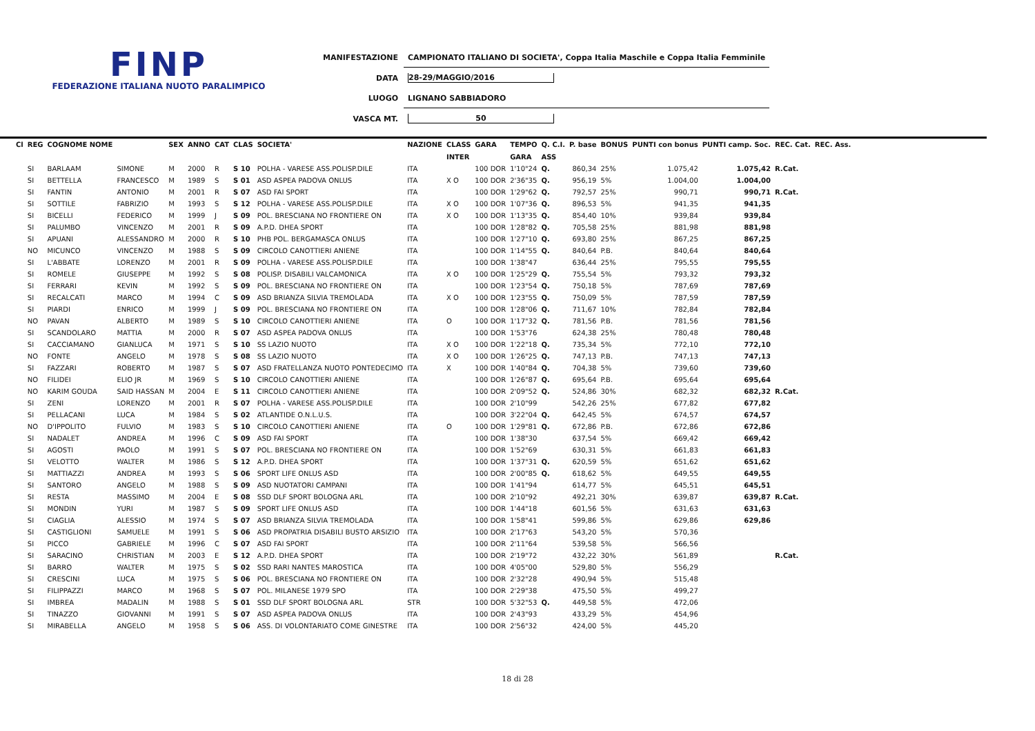FINP
FEDERAZIONE ITALIANA NUOTO PARALIMPICO
| MANIFESTAZIONE | CAMPIONATO ITALIANO DI SOCIETA', Coppa Italia Maschile e Coppa Italia Femminile |
| DATA | 28-29/MAGGIO/2016 |
| LUOGO | LIGNANO SABBIADORO |
| VASCA MT. | 50 |
| Cl | REG | COGNOME NOME | | SEX | ANNO | CAT | CLAS | SOCIETA' | NAZIONE | CLASS | GARA | TEMPO | Q. C.I. | P. base | BONUS | PUNTI con bonus | PUNTI camp. Soc. | REC. Cat. | REC. Ass. |
| --- | --- | --- | --- | --- | --- | --- | --- | --- | --- | --- | --- | --- | --- | --- | --- | --- | --- | --- | --- |
| | | | | | | | | | | INTER | | GARA | ASS | | | | | | |
| | SI | BARLAAM | SIMONE | M | 2000 | R | S 10 | POLHA - VARESE ASS.POLISP.DILE | ITA | | 100 DOR | 1'10"24 | Q. | 860,34 | 25% | 1.075,42 | 1.075,42 | R.Cat. | |
| | SI | BETTELLA | FRANCESCO | M | 1989 | S | S 01 | ASD ASPEA PADOVA ONLUS | ITA | X O | 100 DOR | 2'36"35 | Q. | 956,19 | 5% | 1.004,00 | 1.004,00 | | |
| | SI | FANTIN | ANTONIO | M | 2001 | R | S 07 | ASD FAI SPORT | ITA | | 100 DOR | 1'29"62 | Q. | 792,57 | 25% | 990,71 | 990,71 | R.Cat. | |
| | SI | SOTTILE | FABRIZIO | M | 1993 | S | S 12 | POLHA - VARESE ASS.POLISP.DILE | ITA | X O | 100 DOR | 1'07"36 | Q. | 896,53 | 5% | 941,35 | 941,35 | | |
| | SI | BICELLI | FEDERICO | M | 1999 | J | S 09 | POL. BRESCIANA NO FRONTIERE ON | ITA | X O | 100 DOR | 1'13"35 | Q. | 854,40 | 10% | 939,84 | 939,84 | | |
| | SI | PALUMBO | VINCENZO | M | 2001 | R | S 09 | A.P.D. DHEA SPORT | ITA | | 100 DOR | 1'28"82 | Q. | 705,58 | 25% | 881,98 | 881,98 | | |
| | SI | APUANI | ALESSANDRO | M | 2000 | R | S 10 | PHB POL. BERGAMASCA ONLUS | ITA | | 100 DOR | 1'27"10 | Q. | 693,80 | 25% | 867,25 | 867,25 | | |
| | NO | MICUNCO | VINCENZO | M | 1988 | S | S 09 | CIRCOLO CANOTTIERI ANIENE | ITA | | 100 DOR | 1'14"55 | Q. | 840,64 | P.B. | 840,64 | 840,64 | | |
| | SI | L'ABBATE | LORENZO | M | 2001 | R | S 09 | POLHA - VARESE ASS.POLISP.DILE | ITA | | 100 DOR | 1'38"47 | | 636,44 | 25% | 795,55 | 795,55 | | |
| | SI | ROMELE | GIUSEPPE | M | 1992 | S | S 08 | POLISP. DISABILI VALCAMONICA | ITA | X O | 100 DOR | 1'25"29 | Q. | 755,54 | 5% | 793,32 | 793,32 | | |
| | SI | FERRARI | KEVIN | M | 1992 | S | S 09 | POL. BRESCIANA NO FRONTIERE ON | ITA | | 100 DOR | 1'23"54 | Q. | 750,18 | 5% | 787,69 | 787,69 | | |
| | SI | RECALCATI | MARCO | M | 1994 | C | S 09 | ASD BRIANZA SILVIA TREMOLADA | ITA | X O | 100 DOR | 1'23"55 | Q. | 750,09 | 5% | 787,59 | 787,59 | | |
| | SI | PIARDI | ENRICO | M | 1999 | J | S 09 | POL. BRESCIANA NO FRONTIERE ON | ITA | | 100 DOR | 1'28"06 | Q. | 711,67 | 10% | 782,84 | 782,84 | | |
| | NO | PAVAN | ALBERTO | M | 1989 | S | S 10 | CIRCOLO CANOTTIERI ANIENE | ITA | O | 100 DOR | 1'17"32 | Q. | 781,56 | P.B. | 781,56 | 781,56 | | |
| | SI | SCANDOLARO | MATTIA | M | 2000 | R | S 07 | ASD ASPEA PADOVA ONLUS | ITA | | 100 DOR | 1'53"76 | | 624,38 | 25% | 780,48 | 780,48 | | |
| | SI | CACCIAMANO | GIANLUCA | M | 1971 | S | S 10 | SS LAZIO NUOTO | ITA | X O | 100 DOR | 1'22"18 | Q. | 735,34 | 5% | 772,10 | 772,10 | | |
| | NO | FONTE | ANGELO | M | 1978 | S | S 08 | SS LAZIO NUOTO | ITA | X O | 100 DOR | 1'26"25 | Q. | 747,13 | P.B. | 747,13 | 747,13 | | |
| | SI | FAZZARI | ROBERTO | M | 1987 | S | S 07 | ASD FRATELLANZA NUOTO PONTEDECIMO | ITA | X | 100 DOR | 1'40"84 | Q. | 704,38 | 5% | 739,60 | 739,60 | | |
| | NO | FILIDEI | ELIO JR | M | 1969 | S | S 10 | CIRCOLO CANOTTIERI ANIENE | ITA | | 100 DOR | 1'26"87 | Q. | 695,64 | P.B. | 695,64 | 695,64 | | |
| | NO | KARIM GOUDA | SAID HASSAN | M | 2004 | E | S 11 | CIRCOLO CANOTTIERI ANIENE | ITA | | 100 DOR | 2'09"52 | Q. | 524,86 | 30% | 682,32 | 682,32 | R.Cat. | |
| | SI | ZENI | LORENZO | M | 2001 | R | S 07 | POLHA - VARESE ASS.POLISP.DILE | ITA | | 100 DOR | 2'10"99 | | 542,26 | 25% | 677,82 | 677,82 | | |
| | SI | PELLACANI | LUCA | M | 1984 | S | S 02 | ATLANTIDE O.N.L.U.S. | ITA | | 100 DOR | 3'22"04 | Q. | 642,45 | 5% | 674,57 | 674,57 | | |
| | NO | D'IPPOLITO | FULVIO | M | 1983 | S | S 10 | CIRCOLO CANOTTIERI ANIENE | ITA | O | 100 DOR | 1'29"81 | Q. | 672,86 | P.B. | 672,86 | 672,86 | | |
| | SI | NADALET | ANDREA | M | 1996 | C | S 09 | ASD FAI SPORT | ITA | | 100 DOR | 1'38"30 | | 637,54 | 5% | 669,42 | 669,42 | | |
| | SI | AGOSTI | PAOLO | M | 1991 | S | S 07 | POL. BRESCIANA NO FRONTIERE ON | ITA | | 100 DOR | 1'52"69 | | 630,31 | 5% | 661,83 | 661,83 | | |
| | SI | VELOTTO | WALTER | M | 1986 | S | S 12 | A.P.D. DHEA SPORT | ITA | | 100 DOR | 1'37"31 | Q. | 620,59 | 5% | 651,62 | 651,62 | | |
| | SI | MATTIAZZI | ANDREA | M | 1993 | S | S 06 | SPORT LIFE ONLUS ASD | ITA | | 100 DOR | 2'00"85 | Q. | 618,62 | 5% | 649,55 | 649,55 | | |
| | SI | SANTORO | ANGELO | M | 1988 | S | S 09 | ASD NUOTATORI CAMPANI | ITA | | 100 DOR | 1'41"94 | | 614,77 | 5% | 645,51 | 645,51 | | |
| | SI | RESTA | MASSIMO | M | 2004 | E | S 08 | SSD DLF SPORT BOLOGNA ARL | ITA | | 100 DOR | 2'10"92 | | 492,21 | 30% | 639,87 | 639,87 | R.Cat. | |
| | SI | MONDIN | YURI | M | 1987 | S | S 09 | SPORT LIFE ONLUS ASD | ITA | | 100 DOR | 1'44"18 | | 601,56 | 5% | 631,63 | 631,63 | | |
| | SI | CIAGLIA | ALESSIO | M | 1974 | S | S 07 | ASD BRIANZA SILVIA TREMOLADA | ITA | | 100 DOR | 1'58"41 | | 599,86 | 5% | 629,86 | 629,86 | | |
| | SI | CASTIGLIONI | SAMUELE | M | 1991 | S | S 06 | ASD PROPATRIA DISABILI BUSTO ARSIZIO | ITA | | 100 DOR | 2'17"63 | | 543,20 | 5% | 570,36 | | | |
| | SI | PICCO | GABRIELE | M | 1996 | C | S 07 | ASD FAI SPORT | ITA | | 100 DOR | 2'11"64 | | 539,58 | 5% | 566,56 | | | |
| | SI | SARACINO | CHRISTIAN | M | 2003 | E | S 12 | A.P.D. DHEA SPORT | ITA | | 100 DOR | 2'19"72 | | 432,22 | 30% | 561,89 | | R.Cat. | |
| | SI | BARRO | WALTER | M | 1975 | S | S 02 | SSD RARI NANTES MAROSTICA | ITA | | 100 DOR | 4'05"00 | | 529,80 | 5% | 556,29 | | | |
| | SI | CRESCINI | LUCA | M | 1975 | S | S 06 | POL. BRESCIANA NO FRONTIERE ON | ITA | | 100 DOR | 2'32"28 | | 490,94 | 5% | 515,48 | | | |
| | SI | FILIPPAZZI | MARCO | M | 1968 | S | S 07 | POL. MILANESE 1979 SPO | ITA | | 100 DOR | 2'29"38 | | 475,50 | 5% | 499,27 | | | |
| | SI | IMBREA | MADALIN | M | 1988 | S | S 01 | SSD DLF SPORT BOLOGNA ARL | STR | | 100 DOR | 5'32"53 | Q. | 449,58 | 5% | 472,06 | | | |
| | SI | TINAZZO | GIOVANNI | M | 1991 | S | S 07 | ASD ASPEA PADOVA ONLUS | ITA | | 100 DOR | 2'43"93 | | 433,29 | 5% | 454,96 | | | |
| | SI | MIRABELLA | ANGELO | M | 1958 | S | S 06 | ASS. DI VOLONTARIATO COME GINESTRE | ITA | | 100 DOR | 2'56"32 | | 424,00 | 5% | 445,20 | | | |
18 di 28